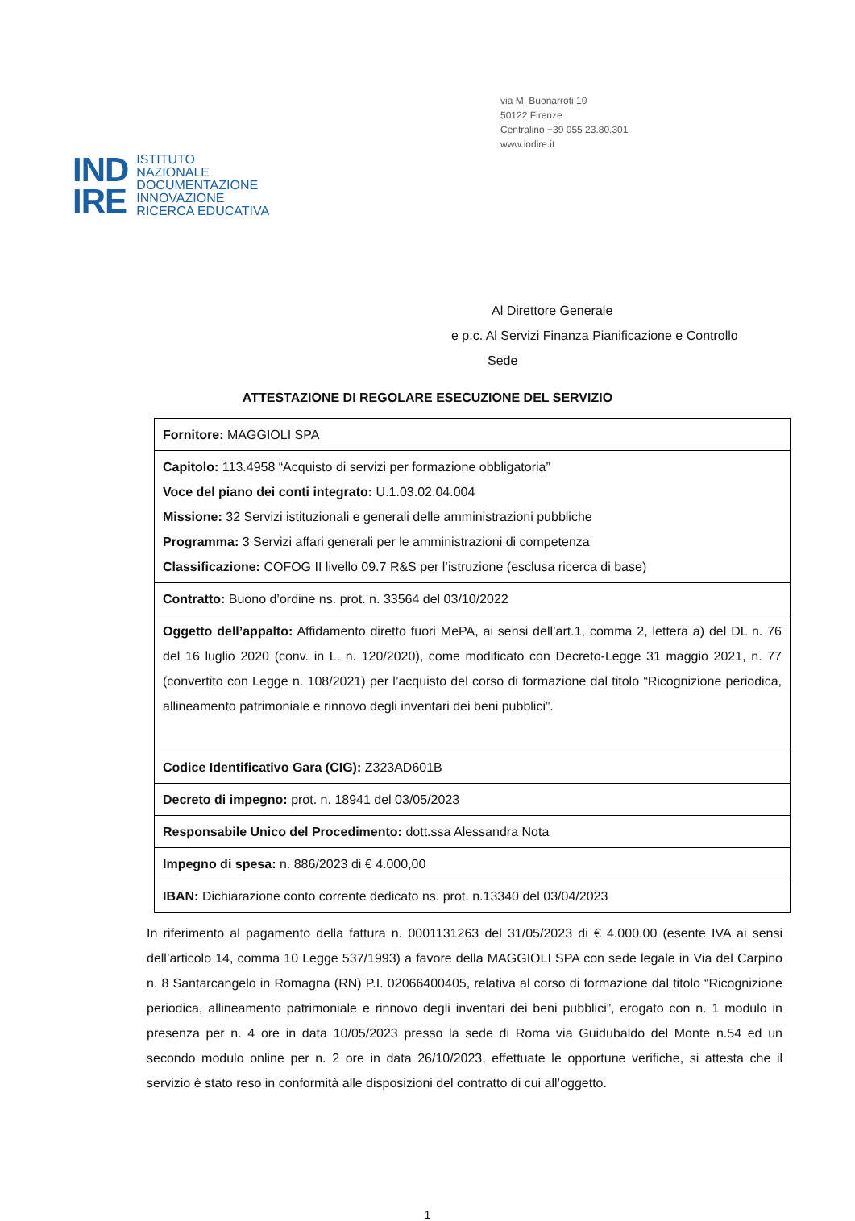via M. Buonarroti 10
50122 Firenze
Centralino +39 055 23.80.301
www.indire.it
IND
IRE
ISTITUTO
NAZIONALE
DOCUMENTAZIONE
INNOVAZIONE
RICERCA EDUCATIVA
Al Direttore Generale
e p.c. Al Servizi Finanza Pianificazione e Controllo
Sede
ATTESTAZIONE DI REGOLARE ESECUZIONE DEL SERVIZIO
| Fornitore: MAGGIOLI SPA |
| Capitolo: 113.4958 “Acquisto di servizi per formazione obbligatoria” Voce del piano dei conti integrato: U.1.03.02.04.004 Missione: 32 Servizi istituzionali e generali delle amministrazioni pubbliche Programma: 3 Servizi affari generali per le amministrazioni di competenza Classificazione: COFOG II livello 09.7 R&S per l’istruzione (esclusa ricerca di base) |
| Contratto: Buono d’ordine ns. prot. n. 33564 del 03/10/2022 |
| Oggetto dell’appalto: Affidamento diretto fuori MePA, ai sensi dell’art.1, comma 2, lettera a) del DL n. 76 del 16 luglio 2020 (conv. in L. n. 120/2020), come modificato con Decreto-Legge 31 maggio 2021, n. 77 (convertito con Legge n. 108/2021) per l’acquisto del corso di formazione dal titolo “Ricognizione periodica, allineamento patrimoniale e rinnovo degli inventari dei beni pubblici”. |
| Codice Identificativo Gara (CIG): Z323AD601B |
| Decreto di impegno: prot. n. 18941 del 03/05/2023 |
| Responsabile Unico del Procedimento: dott.ssa Alessandra Nota |
| Impegno di spesa: n. 886/2023 di € 4.000,00 |
| IBAN: Dichiarazione conto corrente dedicato ns. prot. n.13340 del 03/04/2023 |
In riferimento al pagamento della fattura n. 0001131263 del 31/05/2023 di € 4.000.00 (esente IVA ai sensi dell’articolo 14, comma 10 Legge 537/1993) a favore della MAGGIOLI SPA con sede legale in Via del Carpino n. 8 Santarcangelo in Romagna (RN) P.I. 02066400405, relativa al corso di formazione dal titolo “Ricognizione periodica, allineamento patrimoniale e rinnovo degli inventari dei beni pubblici”, erogato con n. 1 modulo in presenza per n. 4 ore in data 10/05/2023 presso la sede di Roma via Guidubaldo del Monte n.54 ed un secondo modulo online per n. 2 ore in data 26/10/2023, effettuate le opportune verifiche, si attesta che il servizio è stato reso in conformità alle disposizioni del contratto di cui all’oggetto.
1